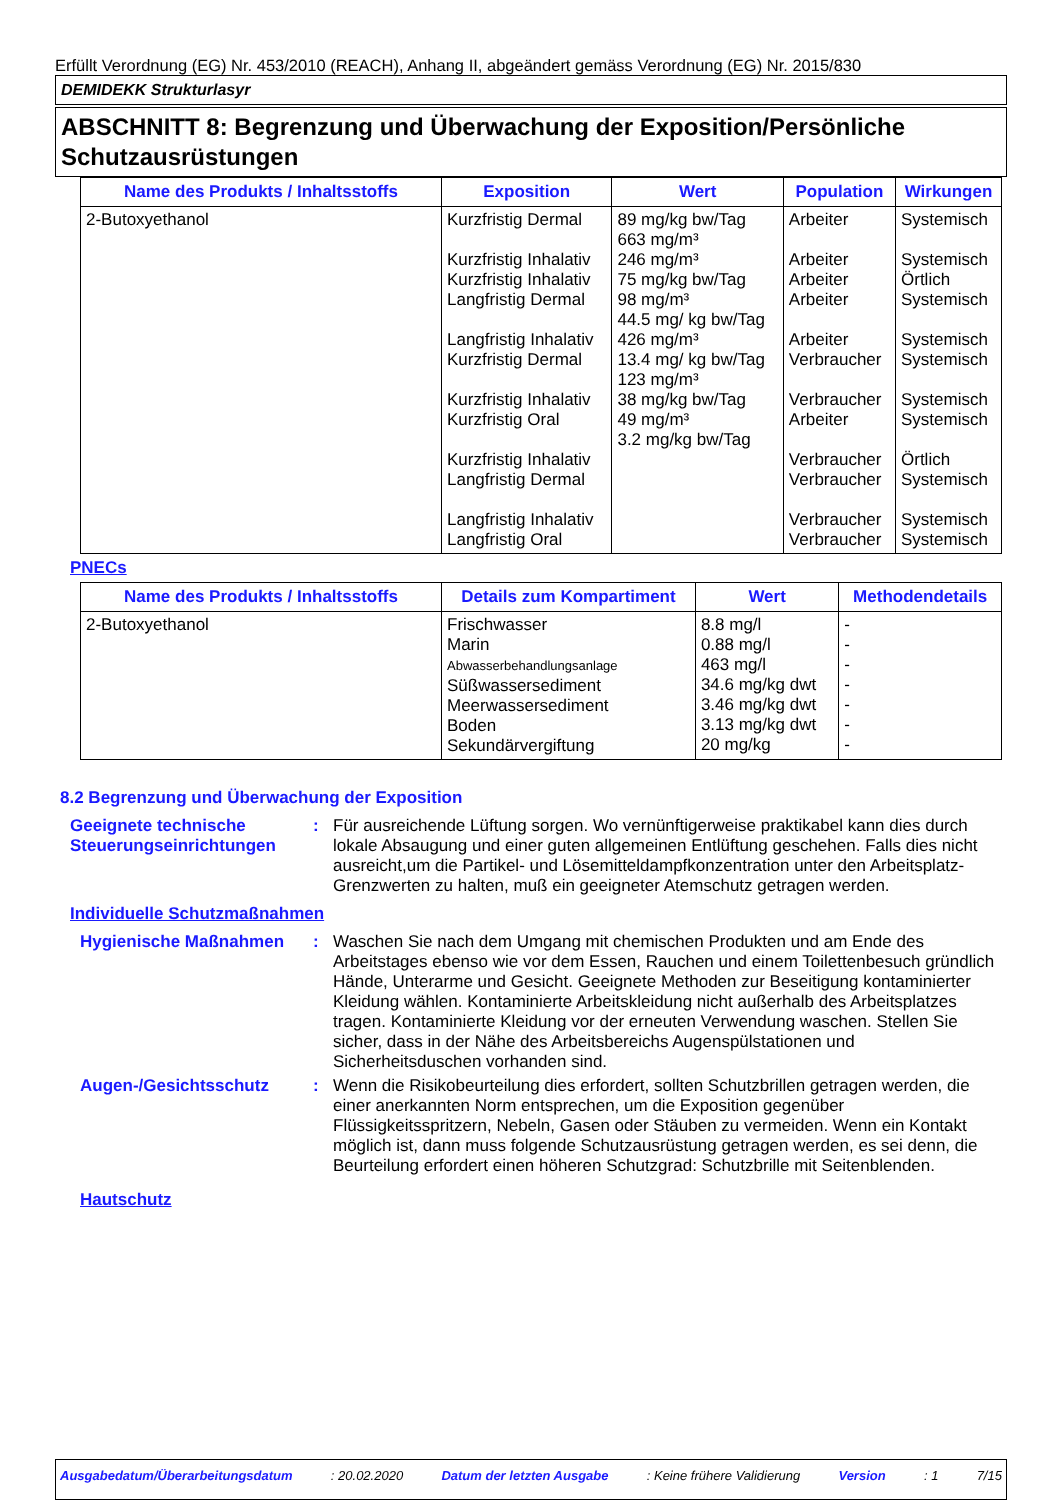Erfüllt Verordnung (EG) Nr. 453/2010 (REACH), Anhang II, abgeändert gemäss Verordnung (EG) Nr. 2015/830
DEMIDEKK Strukturlasyr
ABSCHNITT 8: Begrenzung und Überwachung der Exposition/Persönliche Schutzausrüstungen
| Name des Produkts / Inhaltsstoffs | Exposition | Wert | Population | Wirkungen |
| --- | --- | --- | --- | --- |
| 2-Butoxyethanol | Kurzfristig Dermal Kurzfristig Inhalativ Kurzfristig Inhalativ Langfristig Dermal Langfristig Inhalativ Kurzfristig Dermal Kurzfristig Inhalativ Kurzfristig Oral Kurzfristig Inhalativ Langfristig Dermal Langfristig Inhalativ Langfristig Oral | 89 mg/kg bw/Tag 663 mg/m³ 246 mg/m³ 75 mg/kg bw/Tag 98 mg/m³ 44.5 mg/ kg bw/Tag 426 mg/m³ 13.4 mg/ kg bw/Tag 123 mg/m³ 38 mg/kg bw/Tag 49 mg/m³ 3.2 mg/kg bw/Tag | Arbeiter Arbeiter Arbeiter Arbeiter Arbeiter Verbraucher Verbraucher Arbeiter Verbraucher Verbraucher Verbraucher Verbraucher | Systemisch Systemisch Örtlich Systemisch Systemisch Systemisch Systemisch Systemisch Örtlich Systemisch Systemisch Systemisch |
PNECs
| Name des Produkts / Inhaltsstoffs | Details zum Kompartiment | Wert | Methodendetails |
| --- | --- | --- | --- |
| 2-Butoxyethanol | Frischwasser Marin Abwasserbehandlungsanlage Süßwassersediment Meerwassersediment Boden Sekundärvergiftung | 8.8 mg/l 0.88 mg/l 463 mg/l 34.6 mg/kg dwt 3.46 mg/kg dwt 3.13 mg/kg dwt 20 mg/kg | - - - - - - - |
8.2 Begrenzung und Überwachung der Exposition
Geeignete technische Steuerungseinrichtungen
: Für ausreichende Lüftung sorgen. Wo vernünftigerweise praktikabel kann dies durch lokale Absaugung und einer guten allgemeinen Entlüftung geschehen. Falls dies nicht ausreicht,um die Partikel- und Lösemitteldampfkonzentration unter den Arbeitsplatz- Grenzwerten zu halten, muß ein geeigneter Atemschutz getragen werden.
Individuelle Schutzmaßnahmen
Hygienische Maßnahmen : Waschen Sie nach dem Umgang mit chemischen Produkten und am Ende des Arbeitstages ebenso wie vor dem Essen, Rauchen und einem Toilettenbesuch gründlich Hände, Unterarme und Gesicht. Geeignete Methoden zur Beseitigung kontaminierter Kleidung wählen. Kontaminierte Arbeitskleidung nicht außerhalb des Arbeitsplatzes tragen. Kontaminierte Kleidung vor der erneuten Verwendung waschen. Stellen Sie sicher, dass in der Nähe des Arbeitsbereichs Augenspülstationen und Sicherheitsduschen vorhanden sind.
Augen-/Gesichtsschutz : Wenn die Risikobeurteilung dies erfordert, sollten Schutzbrillen getragen werden, die einer anerkannten Norm entsprechen, um die Exposition gegenüber Flüssigkeitsspritzern, Nebeln, Gasen oder Stäuben zu vermeiden. Wenn ein Kontakt möglich ist, dann muss folgende Schutzausrüstung getragen werden, es sei denn, die Beurteilung erfordert einen höheren Schutzgrad: Schutzbrille mit Seitenblenden.
Hautschutz
Ausgabedatum/Überarbeitungsdatum: 20.02.2020 Datum der letzten Ausgabe: Keine frühere Validierung Version: 1 7/15